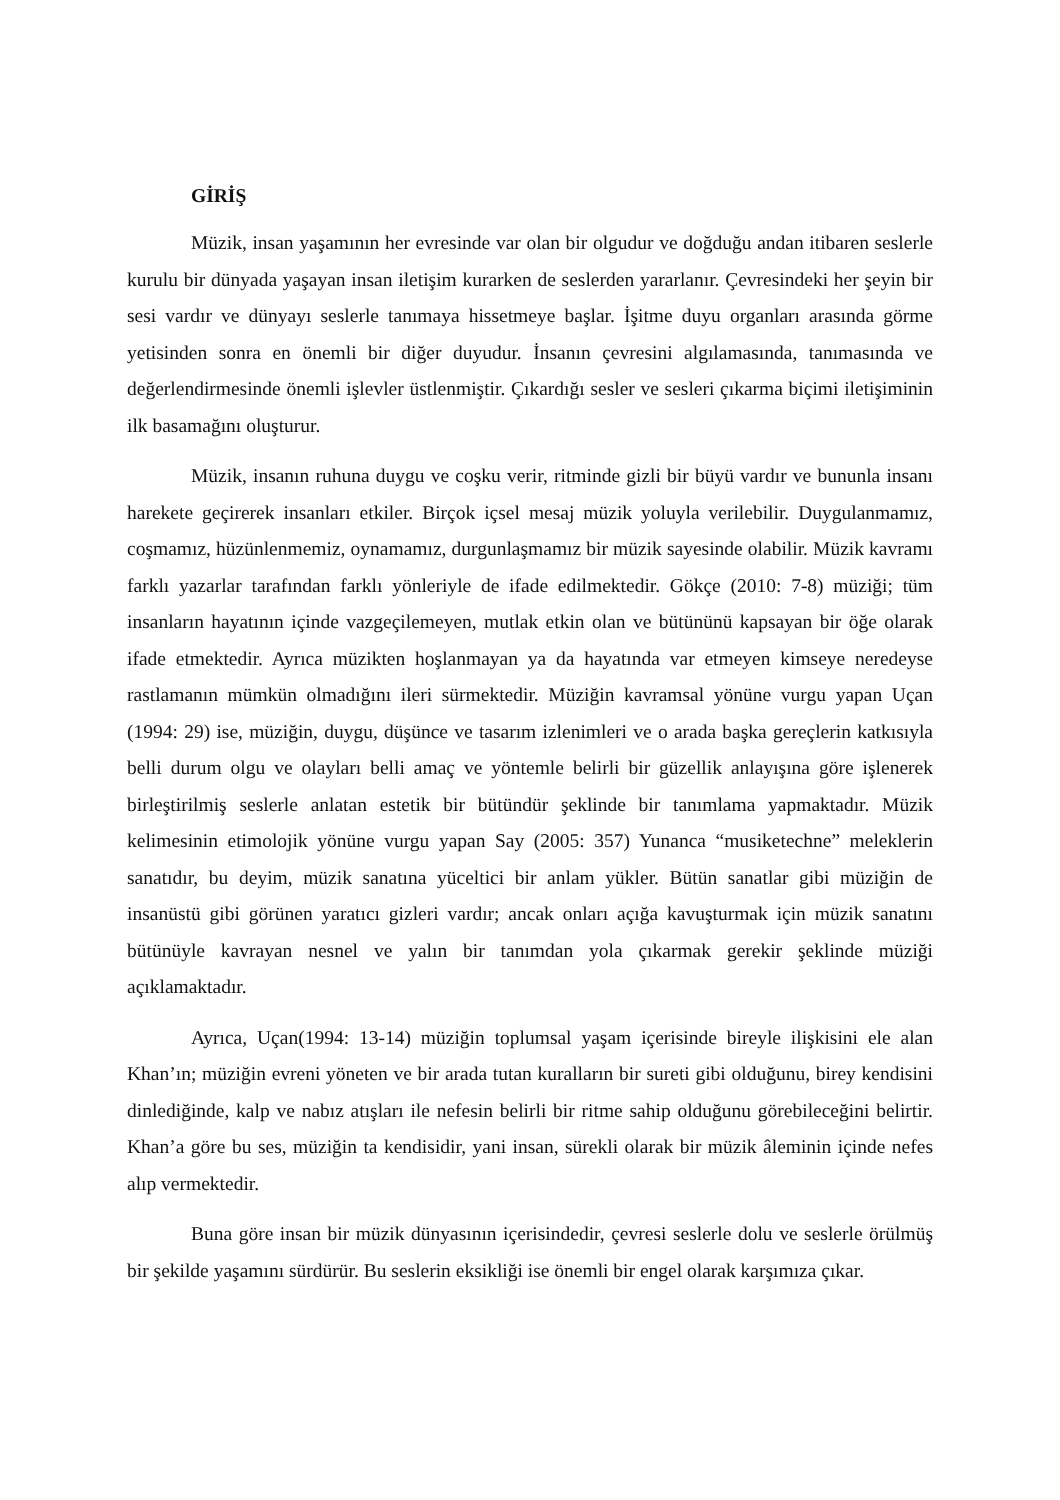GİRİŞ
Müzik, insan yaşamının her evresinde var olan bir olgudur ve doğduğu andan itibaren seslerle kurulu bir dünyada yaşayan insan iletişim kurarken de seslerden yararlanır. Çevresindeki her şeyin bir sesi vardır ve dünyayı seslerle tanımaya hissetmeye başlar. İşitme duyu organları arasında görme yetisinden sonra en önemli bir diğer duyudur. İnsanın çevresini algılamasında, tanımasında ve değerlendirmesinde önemli işlevler üstlenmiştir. Çıkardığı sesler ve sesleri çıkarma biçimi iletişiminin ilk basamağını oluşturur.
Müzik, insanın ruhuna duygu ve coşku verir, ritminde gizli bir büyü vardır ve bununla insanı harekete geçirerek insanları etkiler. Birçok içsel mesaj müzik yoluyla verilebilir. Duygulanmamız, coşmamız, hüzünlenmemiz, oynamamız, durgunlaşmamız bir müzik sayesinde olabilir. Müzik kavramı farklı yazarlar tarafından farklı yönleriyle de ifade edilmektedir. Gökçe (2010: 7-8) müziği; tüm insanların hayatının içinde vazgeçilemeyen, mutlak etkin olan ve bütününü kapsayan bir öğe olarak ifade etmektedir. Ayrıca müzikten hoşlanmayan ya da hayatında var etmeyen kimseye neredeyse rastlamanın mümkün olmadığını ileri sürmektedir. Müziğin kavramsal yönüne vurgu yapan Uçan (1994: 29) ise, müziğin, duygu, düşünce ve tasarım izlenimleri ve o arada başka gereçlerin katkısıyla belli durum olgu ve olayları belli amaç ve yöntemle belirli bir güzellik anlayışına göre işlenerek birleştirilmiş seslerle anlatan estetik bir bütündür şeklinde bir tanımlama yapmaktadır. Müzik kelimesinin etimolojik yönüne vurgu yapan Say (2005: 357) Yunanca “musiketechne” meleklerin sanatıdır, bu deyim, müzik sanatına yüceltici bir anlam yükler. Bütün sanatlar gibi müziğin de insanüstü gibi görünen yaratıcı gizleri vardır; ancak onları açığa kavuşturmak için müzik sanatını bütünüyle kavrayan nesnel ve yalın bir tanımdan yola çıkarmak gerekir şeklinde müziği açıklamaktadır.
Ayrıca, Uçan(1994: 13-14) müziğin toplumsal yaşam içerisinde bireyle ilişkisini ele alan Khan’ın; müziğin evreni yöneten ve bir arada tutan kuralların bir sureti gibi olduğunu, birey kendisini dinlediğinde, kalp ve nabız atışları ile nefesin belirli bir ritme sahip olduğunu görebileceğini belirtir. Khan’a göre bu ses, müziğin ta kendisidir, yani insan, sürekli olarak bir müzik âleminin içinde nefes alıp vermektedir.
Buna göre insan bir müzik dünyasının içerisindedir, çevresi seslerle dolu ve seslerle örülmüş bir şekilde yaşamını sürdürür. Bu seslerin eksikliği ise önemli bir engel olarak karşımıza çıkar.